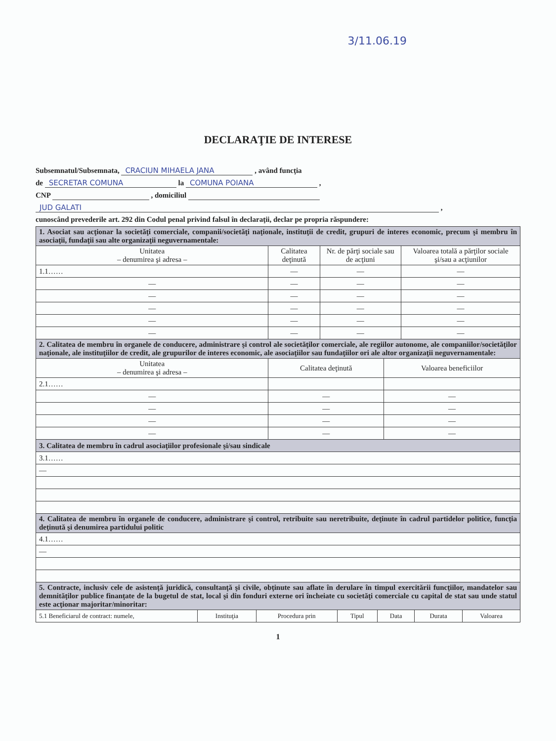3/11.06.19
DECLARAŢIE DE INTERESE
Subsemnatul/Subsemnata, CRACIUN MIHAELA JANA , având funcţia
de SECRETAR COMUNA la COMUNA POIANA ,
CNP , domiciliul
JUD GALATI ,
cunoscând prevederile art. 292 din Codul penal privind falsul în declaraţii, declar pe propria răspundere:
| 1. Asociat sau acţionar la societăţi comerciale, companii/societăţi naţionale, instituţii de credit, grupuri de interes economic, precum şi membru în asociaţii, fundaţii sau alte organizaţii neguvernamentale: | | | |
| Unitatea – denumirea şi adresa – | Calitatea deţinută | Nr. de părţi sociale sau de acţiuni | Valoarea totală a părţilor sociale şi/sau a acţiunilor |
| 1.1…… | — | — | — |
| — | — | — | — |
| — | — | — | — |
| — | — | — | — |
| — | — | — | — |
| — | — | — | — |
| 2. Calitatea de membru în organele de conducere, administrare şi control ale societăţilor comerciale, ale regiilor autonome, ale companiilor/societăţilor naţionale, ale instituţiilor de credit, ale grupurilor de interes economic, ale asociaţiilor sau fundaţiilor ori ale altor organizaţii neguvernamentale: | | |
| Unitatea – denumirea şi adresa – | Calitatea deţinută | Valoarea beneficiilor |
| 2.1…… | | |
| — | — | — |
| — | — | — |
| — | — | — |
| — | — | — |
| 3. Calitatea de membru în cadrul asociaţiilor profesionale şi/sau sindicale |
| 3.1…… |
| — |
| 4. Calitatea de membru în organele de conducere, administrare şi control, retribuite sau neretribuite, deţinute în cadrul partidelor politice, funcţia deţinută şi denumirea partidului politic |
| 4.1…… |
| — |
| 5. Contracte, inclusiv cele de asistenţă juridică, consultanţă şi civile, obţinute sau aflate în derulare în timpul exercitării funcţiilor, mandatelor sau demnităţilor publice finanţate de la bugetul de stat, local şi din fonduri externe ori încheiate cu societăţi comerciale cu capital de stat sau unde statul este acţionar majoritar/minoritar: | | | | | | |
| 5.1 Beneficiarul de contract: numele, | Instituţia | Procedura prin | Tipul | Data | Durata | Valoarea |
1